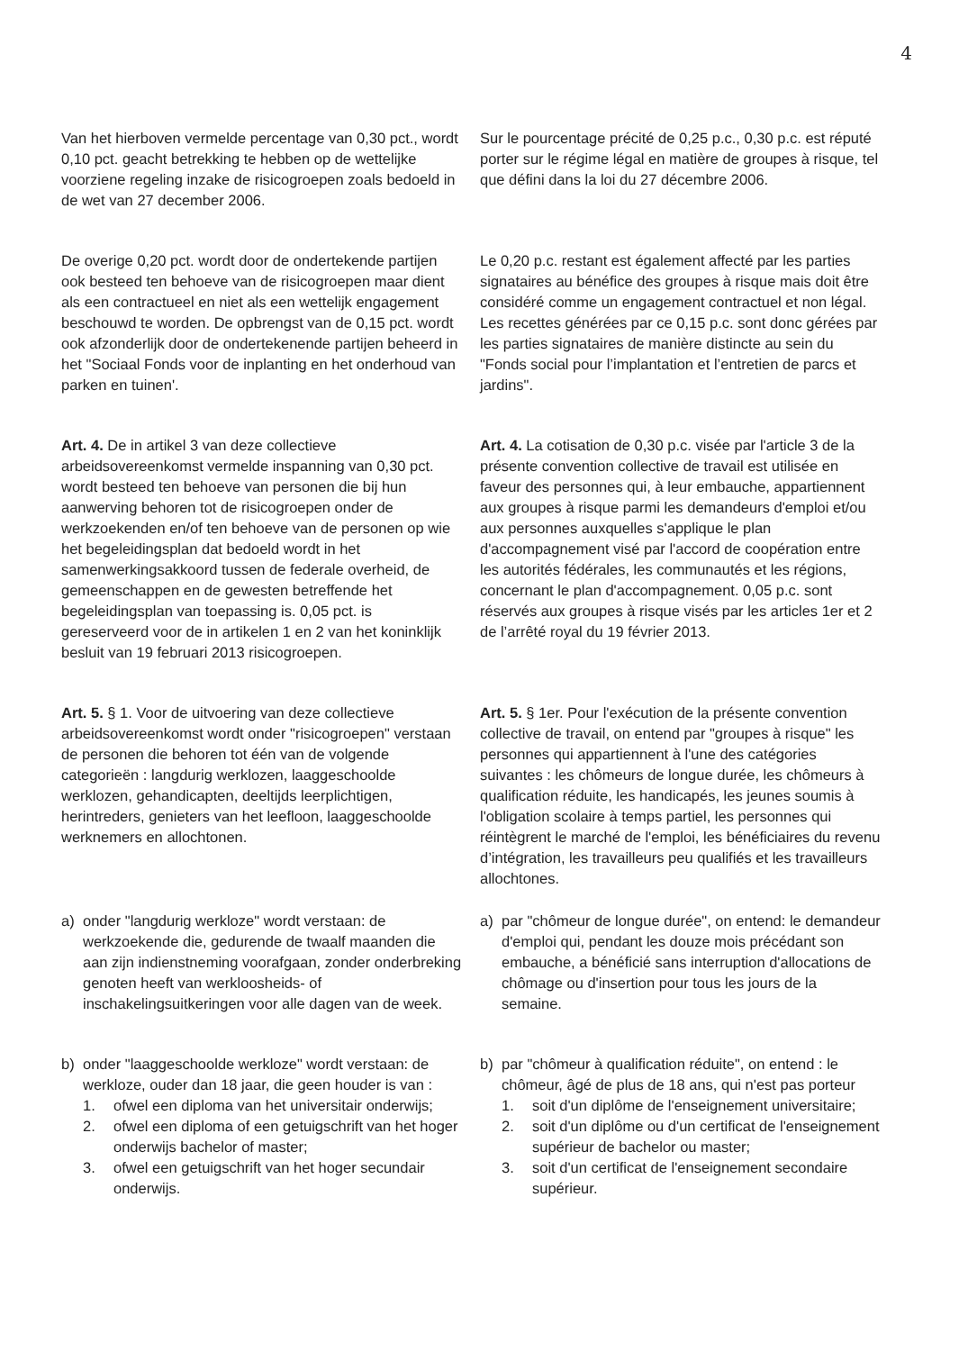4
Van het hierboven vermelde percentage van 0,30 pct., wordt 0,10 pct. geacht betrekking te hebben op de wettelijke voorziene regeling inzake de risicogroepen zoals bedoeld in de wet van 27 december 2006.
Sur le pourcentage précité de 0,25 p.c., 0,30 p.c. est réputé porter sur le régime légal en matière de groupes à risque, tel que défini dans la loi du 27 décembre 2006.
De overige 0,20 pct. wordt door de ondertekende partijen ook besteed ten behoeve van de risicogroepen maar dient als een contractueel en niet als een wettelijk engagement beschouwd te worden. De opbrengst van de 0,15 pct. wordt ook afzonderlijk door de ondertekenende partijen beheerd in het "Sociaal Fonds voor de inplanting en het onderhoud van parken en tuinen'.
Le 0,20 p.c. restant est également affecté par les parties signataires au bénéfice des groupes à risque mais doit être considéré comme un engagement contractuel et non légal. Les recettes générées par ce 0,15 p.c. sont donc gérées par les parties signataires de manière distincte au sein du "Fonds social pour l’implantation et l’entretien de parcs et jardins".
Art. 4. De in artikel 3 van deze collectieve arbeidsovereenkomst vermelde inspanning van 0,30 pct. wordt besteed ten behoeve van personen die bij hun aanwerving behoren tot de risicogroepen onder de werkzoekenden en/of ten behoeve van de personen op wie het begeleidingsplan dat bedoeld wordt in het samenwerkingsakkoord tussen de federale overheid, de gemeenschappen en de gewesten betreffende het begeleidingsplan van toepassing is. 0,05 pct. is gereserveerd voor de in artikelen 1 en 2 van het koninklijk besluit van 19 februari 2013 risicogroepen.
Art. 4. La cotisation de 0,30 p.c. visée par l'article 3 de la présente convention collective de travail est utilisée en faveur des personnes qui, à leur embauche, appartiennent aux groupes à risque parmi les demandeurs d'emploi et/ou aux personnes auxquelles s'applique le plan d'accompagnement visé par l'accord de coopération entre les autorités fédérales, les communautés et les régions, concernant le plan d'accompagnement. 0,05 p.c. sont réservés aux groupes à risque visés par les articles 1er et 2 de l’arrêté royal du 19 février 2013.
Art. 5. § 1. Voor de uitvoering van deze collectieve arbeidsovereenkomst wordt onder "risicogroepen" verstaan de personen die behoren tot één van de volgende categorieën : langdurig werklozen, laaggeschoolde werklozen, gehandicapten, deeltijds leerplichtigen, herintreders, genieters van het leefloon, laaggeschoolde werknemers en allochtonen.
Art. 5. § 1er. Pour l'exécution de la présente convention collective de travail, on entend par "groupes à risque" les personnes qui appartiennent à l'une des catégories suivantes : les chômeurs de longue durée, les chômeurs à qualification réduite, les handicapés, les jeunes soumis à l'obligation scolaire à temps partiel, les personnes qui réintègrent le marché de l'emploi, les bénéficiaires du revenu d’intégration, les travailleurs peu qualifiés et les travailleurs allochtones.
a) onder "langdurig werkloze" wordt verstaan: de werkzoekende die, gedurende de twaalf maanden die aan zijn indienstneming voorafgaan, zonder onderbreking genoten heeft van werkloosheids- of inschakelingsuitkeringen voor alle dagen van de week.
a) par "chômeur de longue durée", on entend: le demandeur d'emploi qui, pendant les douze mois précédant son embauche, a bénéficié sans interruption d'allocations de chômage ou d'insertion pour tous les jours de la semaine.
b) onder "laaggeschoolde werkloze" wordt verstaan: de werkloze, ouder dan 18 jaar, die geen houder is van :
1. ofwel een diploma van het universitair onderwijs;
2. ofwel een diploma of een getuigschrift van het hoger onderwijs bachelor of master;
3. ofwel een getuigschrift van het hoger secundair onderwijs.
b) par "chômeur à qualification réduite", on entend : le chômeur, âgé de plus de 18 ans, qui n'est pas porteur
1. soit d'un diplôme de l'enseignement universitaire;
2. soit d'un diplôme ou d'un certificat de l'enseignement supérieur de bachelor ou master;
3. soit d'un certificat de l'enseignement secondaire supérieur.